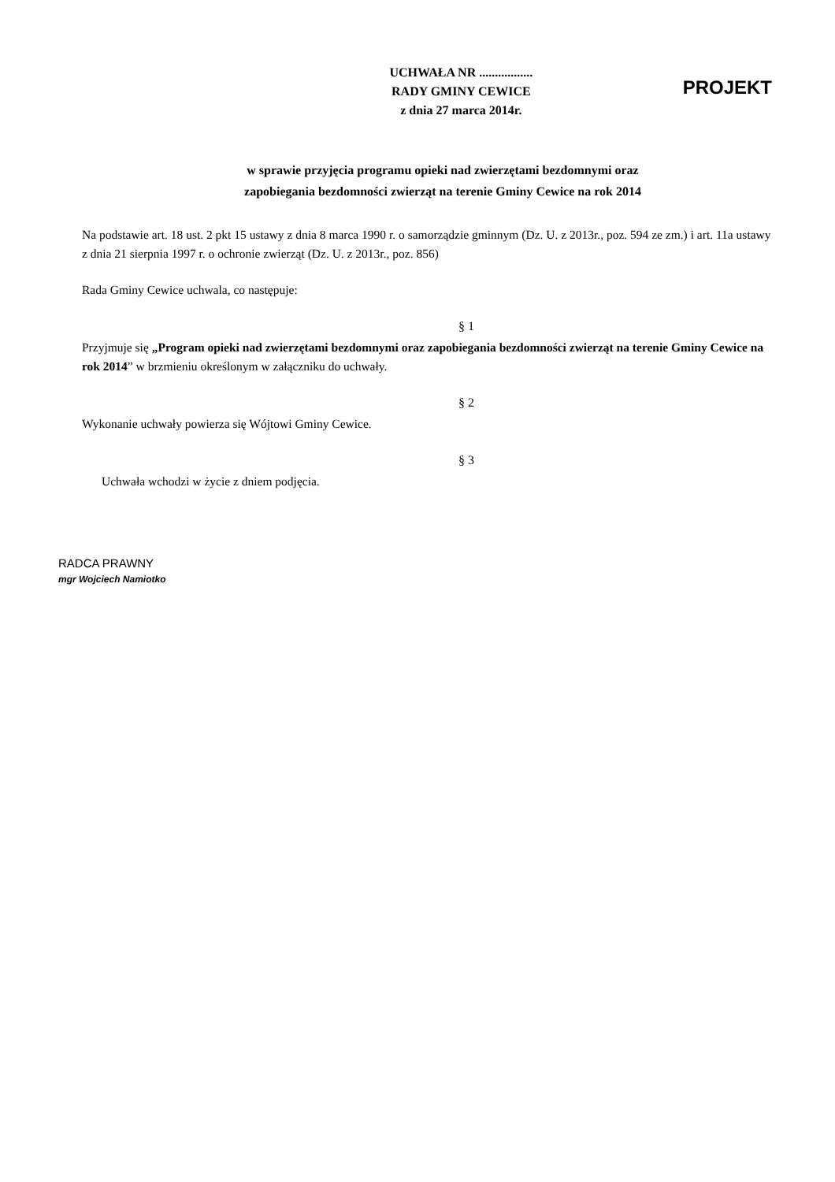UCHWAŁA NR .................
RADY GMINY CEWICE
z dnia 27 marca 2014r.
PROJEKT
w sprawie przyjęcia programu opieki nad zwierzętami bezdomnymi oraz
zapobiegania bezdomności zwierząt na terenie Gminy Cewice na rok 2014
Na podstawie art. 18 ust. 2 pkt 15 ustawy z dnia 8 marca 1990 r. o samorządzie gminnym (Dz. U. z 2013r., poz. 594 ze zm.) i art. 11a ustawy z dnia 21 sierpnia 1997 r. o ochronie zwierząt (Dz. U. z 2013r., poz. 856)
Rada Gminy Cewice uchwala, co następuje:
§ 1
Przyjmuje się „Program opieki nad zwierzętami bezdomnymi oraz zapobiegania bezdomności zwierząt na terenie Gminy Cewice na rok 2014” w brzmieniu określonym w załączniku do uchwały.
§ 2
Wykonanie uchwały powierza się Wójtowi Gminy Cewice.
§ 3
Uchwała wchodzi w życie z dniem podjęcia.
RADCA PRAWNY
mgr Wojciech Namiotko